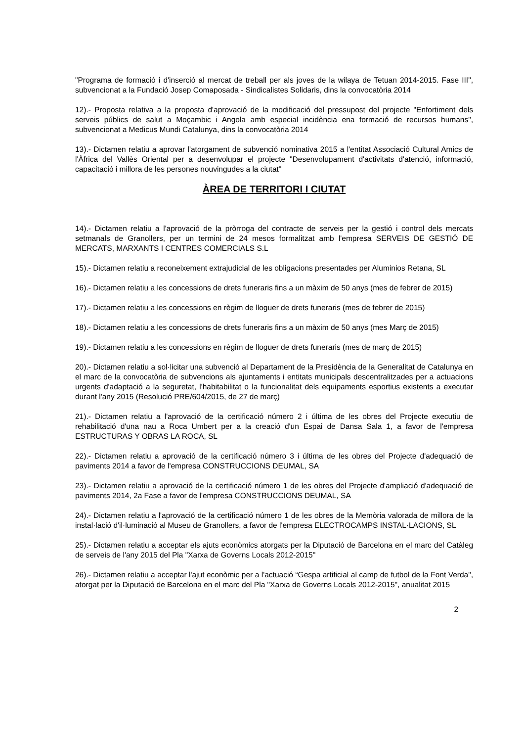"Programa de formació i d'inserció al mercat de treball per als joves de la wilaya de Tetuan 2014-2015. Fase III", subvencionat a la Fundació Josep Comaposada - Sindicalistes Solidaris, dins la convocatòria 2014
12).- Proposta relativa a la proposta d'aprovació de la modificació del pressupost del projecte "Enfortiment dels serveis públics de salut a Moçambic i Angola amb especial incidència ena formació de recursos humans", subvencionat a Medicus Mundi Catalunya, dins la convocatòria 2014
13).- Dictamen relatiu a aprovar l'atorgament de subvenció nominativa 2015 a l'entitat Associació Cultural Amics de l'Àfrica del Vallès Oriental per a desenvolupar el projecte "Desenvolupament d'activitats d'atenció, informació, capacitació i millora de les persones nouvingudes a la ciutat"
ÀREA DE TERRITORI I CIUTAT
14).- Dictamen relatiu a l'aprovació de la pròrroga del contracte de serveis per la gestió i control dels mercats setmanals de Granollers, per un termini de 24 mesos formalitzat amb l'empresa SERVEIS DE GESTIÓ DE MERCATS, MARXANTS I CENTRES COMERCIALS S.L
15).- Dictamen relatiu a reconeixement extrajudicial de les obligacions presentades per Aluminios Retana, SL
16).- Dictamen relatiu a les concessions de drets funeraris fins a un màxim de 50 anys (mes de febrer de 2015)
17).- Dictamen relatiu a les concessions en règim de lloguer de drets funeraris (mes de febrer de 2015)
18).- Dictamen relatiu a les concessions de drets funeraris fins a un màxim de 50 anys (mes Març de 2015)
19).- Dictamen relatiu a les concessions en règim de lloguer de drets funeraris (mes de març de 2015)
20).- Dictamen relatiu a sol·licitar una subvenció al Departament de la Presidència de la Generalitat de Catalunya en el marc de la convocatòria de subvencions als ajuntaments i entitats municipals descentralitzades per a actuacions urgents d'adaptació a la seguretat, l'habitabilitat o la funcionalitat dels equipaments esportius existents a executar durant l'any 2015 (Resolució PRE/604/2015, de 27 de març)
21).- Dictamen relatiu a l'aprovació de la certificació número 2 i última de les obres del Projecte executiu de rehabilitació d'una nau a Roca Umbert per a la creació d'un Espai de Dansa Sala 1, a favor de l'empresa ESTRUCTURAS Y OBRAS LA ROCA, SL
22).- Dictamen relatiu a aprovació de la certificació número 3 i última de les obres del Projecte d'adequació de paviments 2014 a favor de l'empresa CONSTRUCCIONS DEUMAL, SA
23).- Dictamen relatiu a aprovació de la certificació número 1 de les obres del Projecte d'ampliació d'adequació de paviments 2014, 2a Fase a favor de l'empresa CONSTRUCCIONS DEUMAL, SA
24).- Dictamen relatiu a l'aprovació de la certificació número 1 de les obres de la Memòria valorada de millora de la instal·lació d'il·luminació al Museu de Granollers, a favor de l'empresa ELECTROCAMPS INSTAL·LACIONS, SL
25).- Dictamen relatiu a acceptar els ajuts econòmics atorgats per la Diputació de Barcelona en el marc del Catàleg de serveis de l'any 2015 del Pla "Xarxa de Governs Locals 2012-2015"
26).- Dictamen relatiu a acceptar l'ajut econòmic per a l'actuació “Gespa artificial al camp de futbol de la Font Verda", atorgat per la Diputació de Barcelona en el marc del Pla "Xarxa de Governs Locals 2012-2015", anualitat 2015
2